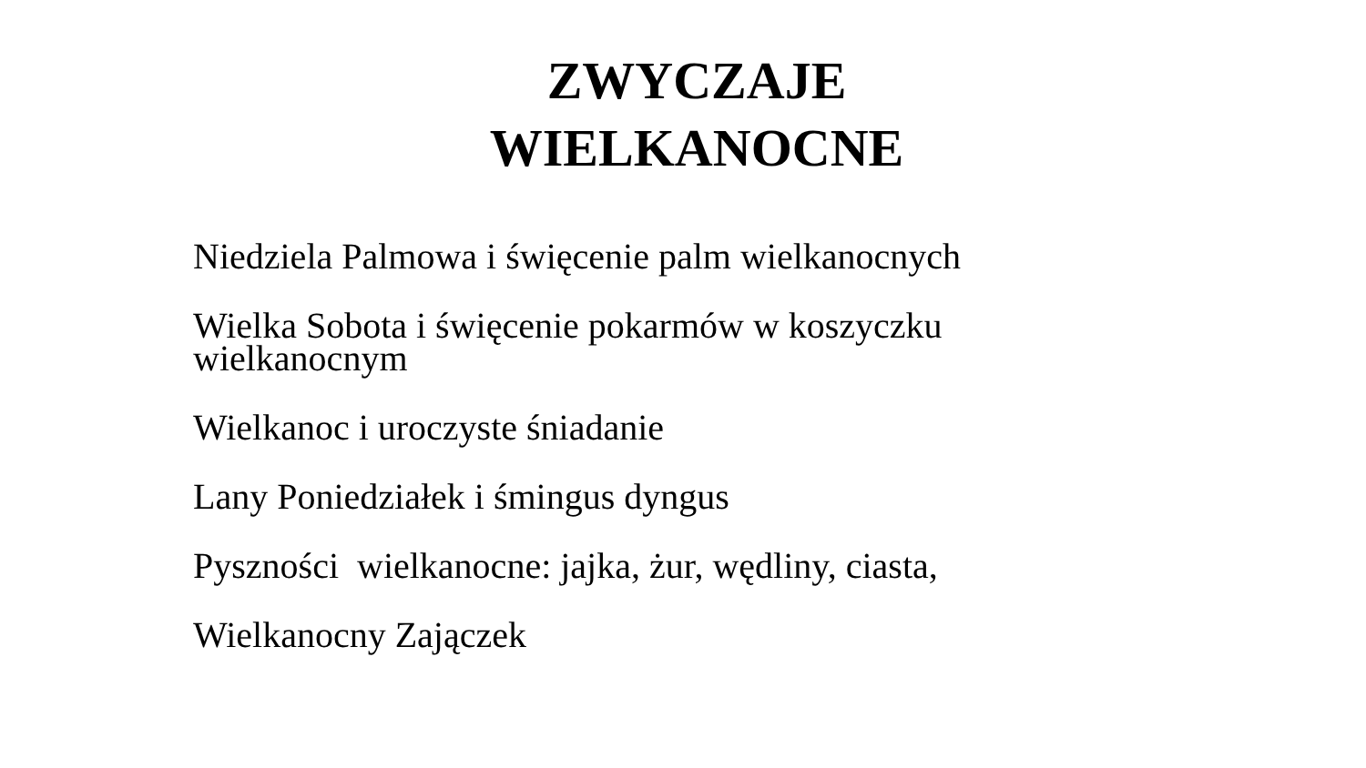ZWYCZAJE
WIELKANOCNE
Niedziela Palmowa i święcenie palm wielkanocnych
Wielka Sobota i święcenie pokarmów w koszyczku wielkanocnym
Wielkanoc i uroczyste śniadanie
Lany Poniedziałek i śmingus dyngus
Pyszności wielkanocne: jajka, żur, wędliny, ciasta,
Wielkanocny Zajączek